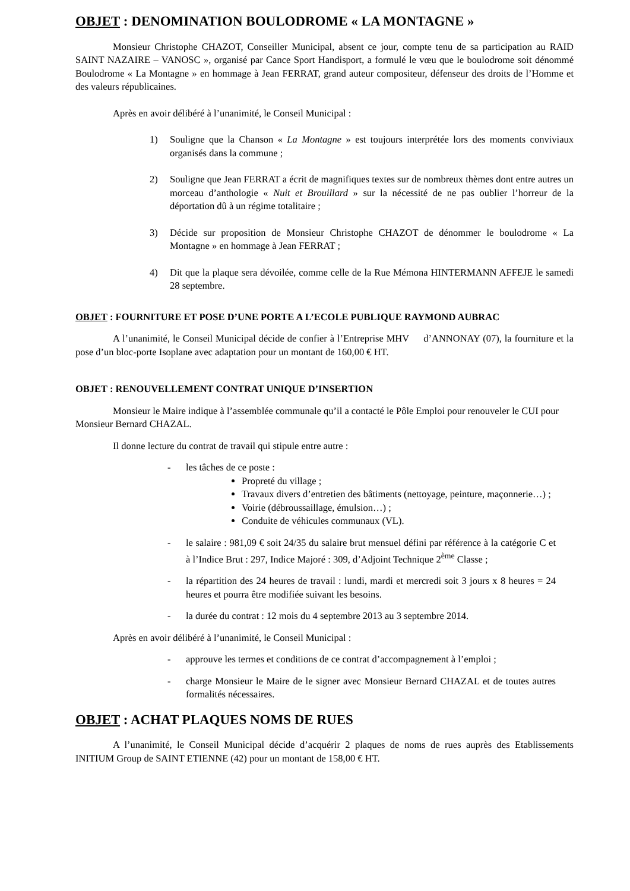OBJET : DENOMINATION BOULODROME « LA MONTAGNE »
Monsieur Christophe CHAZOT, Conseiller Municipal, absent ce jour, compte tenu de sa participation au RAID SAINT NAZAIRE – VANOSC », organisé par Cance Sport Handisport, a formulé le vœu que le boulodrome soit dénommé Boulodrome « La Montagne » en hommage à Jean FERRAT, grand auteur compositeur, défenseur des droits de l’Homme et des valeurs républicaines.
Après en avoir délibéré à l’unanimité, le Conseil Municipal :
1) Souligne que la Chanson « La Montagne » est toujours interprétée lors des moments conviviaux organisés dans la commune ;
2) Souligne que Jean FERRAT a écrit de magnifiques textes sur de nombreux thèmes dont entre autres un morceau d’anthologie « Nuit et Brouillard » sur la nécessité de ne pas oublier l’horreur de la déportation dû à un régime totalitaire ;
3) Décide sur proposition de Monsieur Christophe CHAZOT de dénommer le boulodrome « La Montagne » en hommage à Jean FERRAT ;
4) Dit que la plaque sera dévoilée, comme celle de la Rue Mémona HINTERMANN AFFEJE le samedi 28 septembre.
OBJET : FOURNITURE ET POSE D’UNE PORTE A L’ECOLE PUBLIQUE RAYMOND AUBRAC
A l’unanimité, le Conseil Municipal décide de confier à l’Entreprise MHV d’ANNONAY (07), la fourniture et la pose d’un bloc-porte Isoplane avec adaptation pour un montant de 160,00 € HT.
OBJET : RENOUVELLEMENT CONTRAT UNIQUE D’INSERTION
Monsieur le Maire indique à l’assemblée communale qu’il a contacté le Pôle Emploi pour renouveler le CUI pour Monsieur Bernard CHAZAL.
Il donne lecture du contrat de travail qui stipule entre autre :
- les tâches de ce poste :
Propreté du village ;
Travaux divers d’entretien des bâtiments (nettoyage, peinture, maçonnerie…) ;
Voirie (débroussaillage, émulsion…) ;
Conduite de véhicules communaux (VL).
- le salaire : 981,09 € soit 24/35 du salaire brut mensuel défini par référence à la catégorie C et à l’Indice Brut : 297, Indice Majoré : 309, d’Adjoint Technique 2<sup>ème</sup> Classe ;
- la répartition des 24 heures de travail : lundi, mardi et mercredi soit 3 jours x 8 heures = 24 heures et pourra être modifiée suivant les besoins.
- la durée du contrat : 12 mois du 4 septembre 2013 au 3 septembre 2014.
Après en avoir délibéré à l’unanimité, le Conseil Municipal :
- approuve les termes et conditions de ce contrat d’accompagnement à l’emploi ;
- charge Monsieur le Maire de le signer avec Monsieur Bernard CHAZAL et de toutes autres formalités nécessaires.
OBJET : ACHAT PLAQUES NOMS DE RUES
A l’unanimité, le Conseil Municipal décide d’acquérir 2 plaques de noms de rues auprès des Etablissements INITIUM Group de SAINT ETIENNE (42) pour un montant de 158,00 € HT.